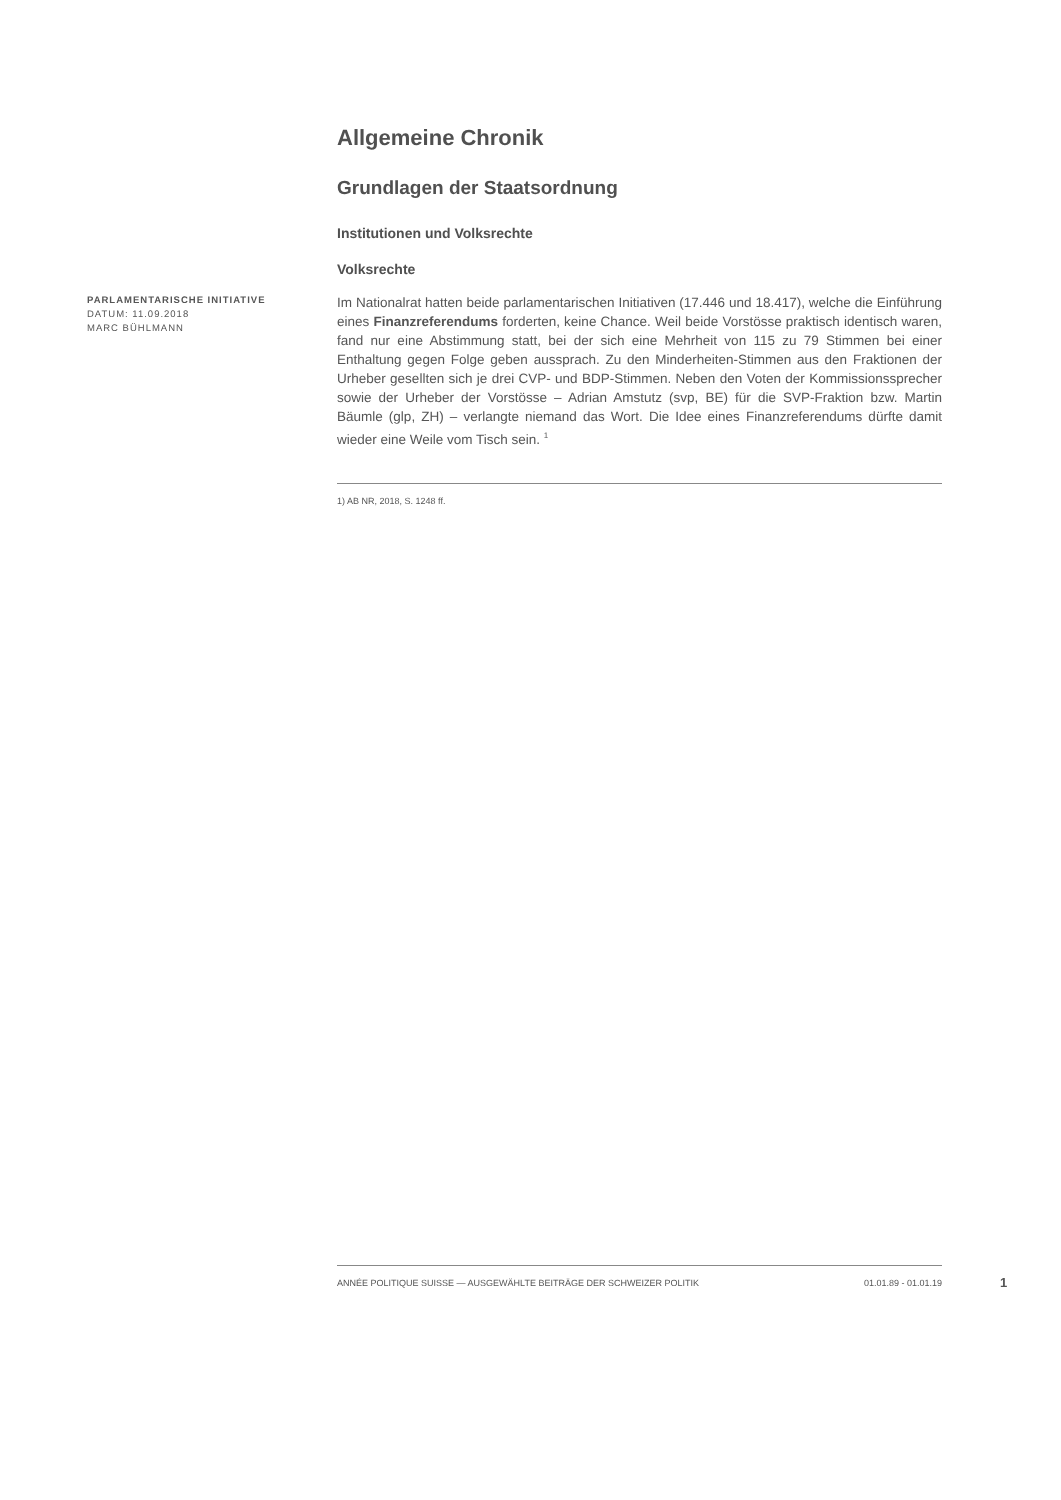Allgemeine Chronik
Grundlagen der Staatsordnung
Institutionen und Volksrechte
Volksrechte
PARLAMENTARISCHE INITIATIVE
DATUM: 11.09.2018
MARC BÜHLMANN
Im Nationalrat hatten beide parlamentarischen Initiativen (17.446 und 18.417), welche die Einführung eines Finanzreferendums forderten, keine Chance. Weil beide Vorstösse praktisch identisch waren, fand nur eine Abstimmung statt, bei der sich eine Mehrheit von 115 zu 79 Stimmen bei einer Enthaltung gegen Folge geben aussprach. Zu den Minderheiten-Stimmen aus den Fraktionen der Urheber gesellten sich je drei CVP- und BDP-Stimmen. Neben den Voten der Kommissionssprecher sowie der Urheber der Vorstösse – Adrian Amstutz (svp, BE) für die SVP-Fraktion bzw. Martin Bäumle (glp, ZH) – verlangte niemand das Wort. Die Idee eines Finanzreferendums dürfte damit wieder eine Weile vom Tisch sein. <sup>1</sup>
1) AB NR, 2018, S. 1248 ff.
ANNÉE POLITIQUE SUISSE — AUSGEWÄHLTE BEITRÄGE DER SCHWEIZER POLITIK 01.01.89 - 01.01.19
1